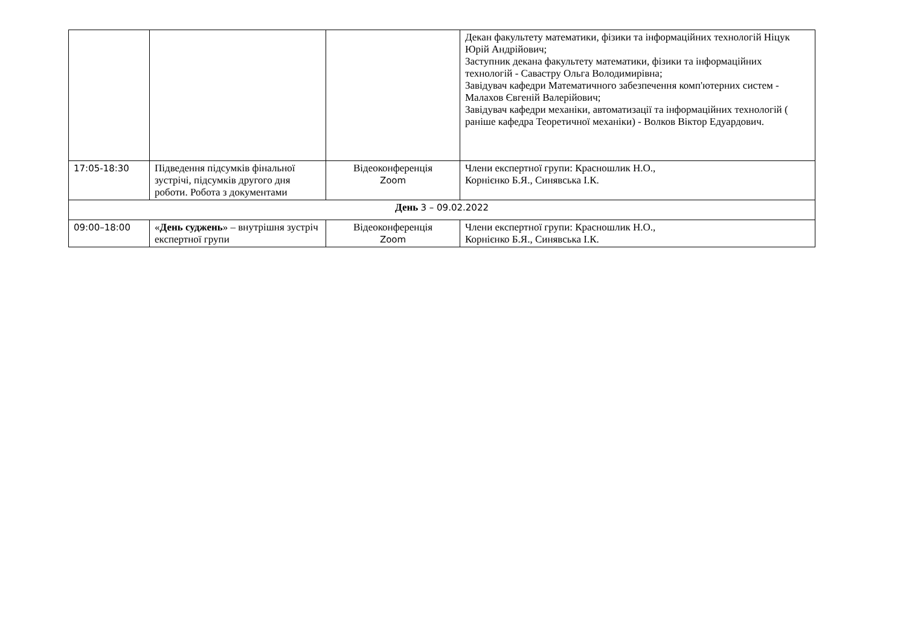| | | | Декан факультету математики, фізики та інформаційних технологій Ніцук Юрій Андрійович; Заступник декана факультету математики, фізики та інформаційних технологій - Савастру Ольга Володимирівна; Завідувач кафедри Математичного забезпечення комп'ютерних систем - Малахов Євгеній Валерійович; Завідувач кафедри механіки, автоматизації та інформаційних технологій ( раніше кафедра Теоретичної механіки) - Волков Віктор Едуардович. |
| 17:05-18:30 | Підведення підсумків фінальної зустрічі, підсумків другого дня роботи. Робота з документами | Відеоконференція Zoom | Члени експертної групи: Красношлик Н.О., Корнієнко Б.Я., Синявська І.К. |
| День 3 – 09.02.2022 | | | |
| 09:00–18:00 | « День суджень » – внутрішня зустріч експертної групи | Відеоконференція Zoom | Члени експертної групи: Красношлик Н.О., Корнієнко Б.Я., Синявська І.К. |